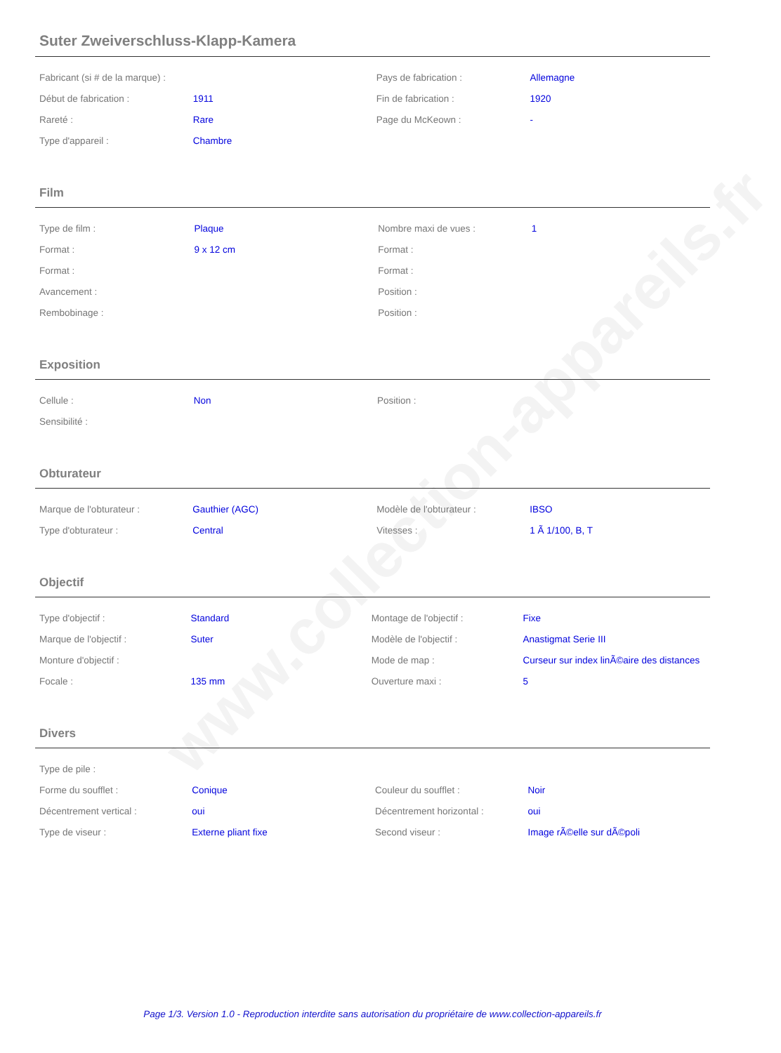www.collection-appareils.fr
Suter Zweiverschluss-Klapp-Kamera
| Fabricant (si # de la marque) : | | Pays de fabrication : | Allemagne |
| Début de fabrication : | 1911 | Fin de fabrication : | 1920 |
| Rareté : | Rare | Page du McKeown : | - |
| Type d'appareil : | Chambre | | |
Film
| Type de film : | Plaque | Nombre maxi de vues : | 1 |
| Format : | 9 x 12 cm | Format : | |
| Format : | | Format : | |
| Avancement : | | Position : | |
| Rembobinage : | | Position : | |
Exposition
| Cellule : | Non | Position : | |
| Sensibilité : | | | |
Obturateur
| Marque de l'obturateur : | Gauthier (AGC) | Modèle de l'obturateur : | IBSO |
| Type d'obturateur : | Central | Vitesses : | 1 Ã 1/100, B, T |
Objectif
| Type d'objectif : | Standard | Montage de l'objectif : | Fixe |
| Marque de l'objectif : | Suter | Modèle de l'objectif : | Anastigmat Serie III |
| Monture d'objectif : | | Mode de map : | Curseur sur index linÃ©aire des distances |
| Focale : | 135 mm | Ouverture maxi : | 5 |
Divers
| Type de pile : | | | |
| Forme du soufflet : | Conique | Couleur du soufflet : | Noir |
| Décentrement vertical : | oui | Décentrement horizontal : | oui |
| Type de viseur : | Externe pliant fixe | Second viseur : | Image rÃ©elle sur dÃ©poli |
Page 1/3. Version 1.0 - Reproduction interdite sans autorisation du propriétaire de www.collection-appareils.fr